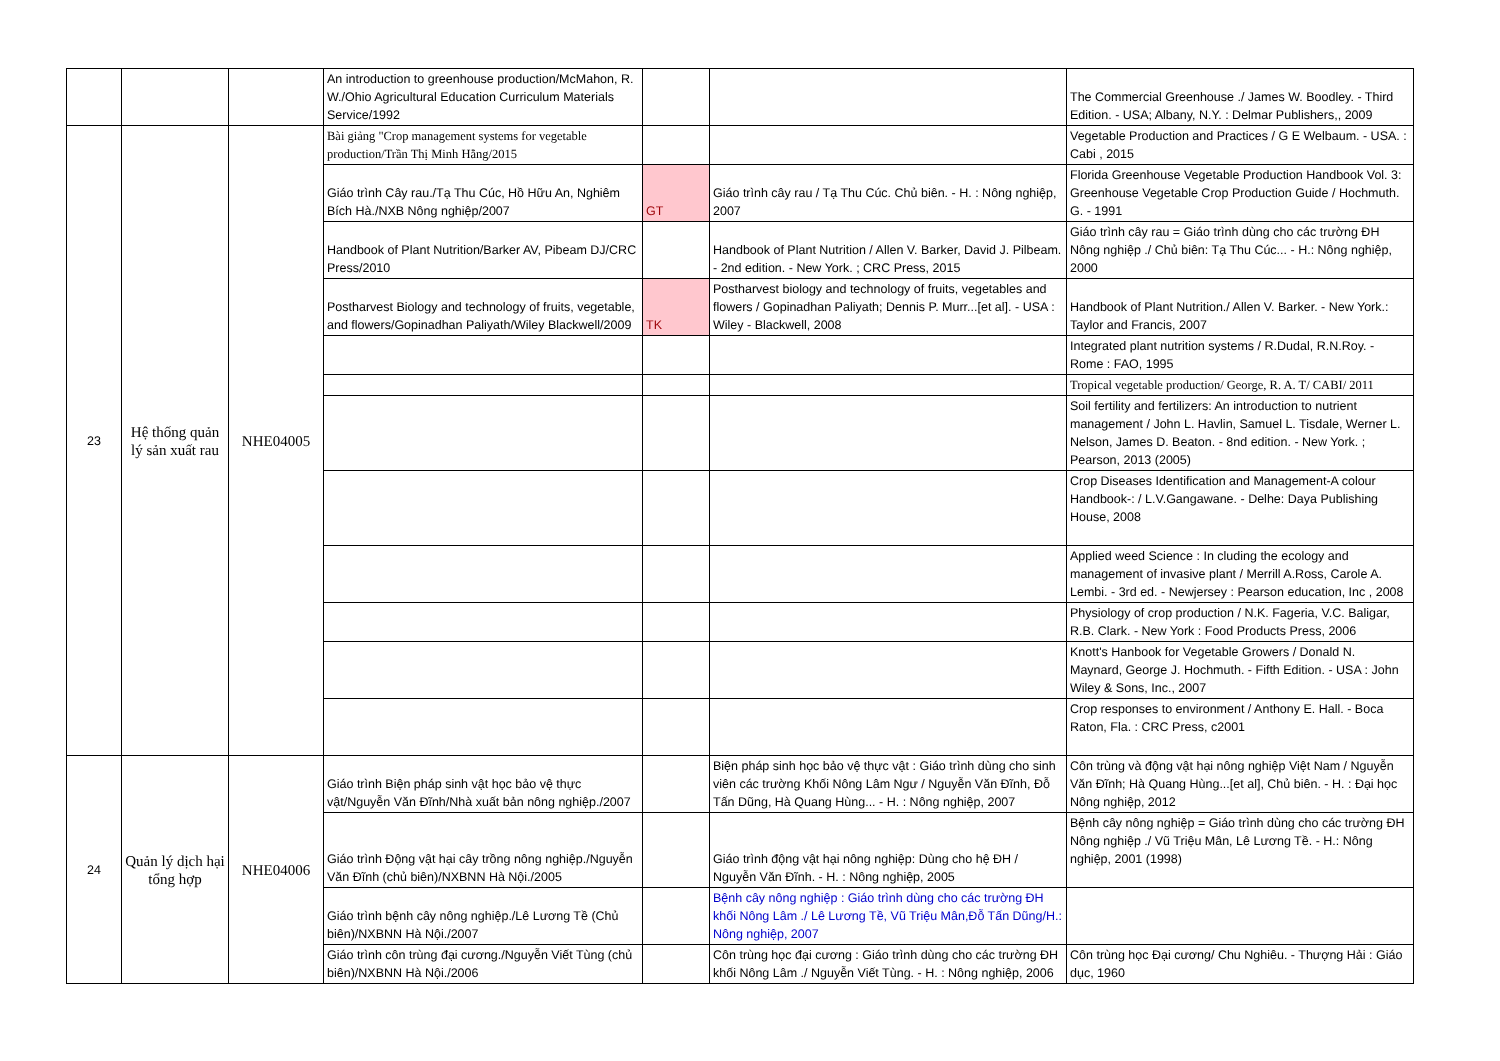| | | | An introduction to greenhouse production/McMahon, R. W./Ohio Agricultural Education Curriculum Materials Service/1992 | | | The Commercial Greenhouse ./ James W. Boodley. - Third Edition. - USA; Albany, N.Y. : Delmar Publishers,, 2009 |
| 23 | Hệ thống quản lý sản xuất rau | NHE04005 | Bài giảng "Crop management systems for vegetable production/Trần Thị Minh Hằng/2015 | | | Vegetable Production and Practices / G E Welbaum. - USA. : Cabi , 2015 |
| | | | Giáo trình Cây rau./Tạ Thu Cúc, Hồ Hữu An, Nghiêm Bích Hà./NXB Nông nghiệp/2007 | GT | Giáo trình cây rau / Tạ Thu Cúc. Chủ biên. - H. : Nông nghiệp, 2007 | Florida Greenhouse Vegetable Production Handbook Vol. 3: Greenhouse Vegetable Crop Production Guide / Hochmuth. G. - 1991 |
| | | | Handbook of Plant Nutrition/Barker AV, Pibeam DJ/CRC Press/2010 | | Handbook of Plant Nutrition / Allen V. Barker, David J. Pilbeam. - 2nd edition. - New York. ; CRC Press, 2015 | Giáo trình cây rau = Giáo trình dùng cho các trường ĐH Nông nghiệp ./ Chủ biên: Tạ Thu Cúc... - H.: Nông nghiệp, 2000 |
| | | | Postharvest Biology and technology of fruits, vegetable, and flowers/Gopinadhan Paliyath/Wiley Blackwell/2009 | TK | Postharvest biology and technology of fruits, vegetables and flowers / Gopinadhan Paliyath; Dennis P. Murr...[et al]. - USA : Wiley - Blackwell, 2008 | Handbook of Plant Nutrition./ Allen V. Barker. - New York.: Taylor and Francis, 2007 |
| | | | | | | Integrated plant nutrition systems / R.Dudal, R.N.Roy. - Rome : FAO, 1995 |
| | | | | | | Tropical vegetable production/ George, R. A. T/ CABI/ 2011 |
| | | | | | | Soil fertility and fertilizers: An introduction to nutrient management / John L. Havlin, Samuel L. Tisdale, Werner L. Nelson, James D. Beaton. - 8nd edition. - New York. ; Pearson, 2013 (2005) |
| | | | | | | Crop Diseases Identification and Management-A colour Handbook-: / L.V.Gangawane. - Delhe: Daya Publishing House, 2008 |
| | | | | | | Applied weed Science : In cluding the ecology and management of invasive plant / Merrill A.Ross, Carole A. Lembi. - 3rd ed. - Newjersey : Pearson education, Inc , 2008 |
| | | | | | | Physiology of crop production / N.K. Fageria, V.C. Baligar, R.B. Clark. - New York : Food Products Press, 2006 |
| | | | | | | Knott's Hanbook for Vegetable Growers / Donald N. Maynard, George J. Hochmuth. - Fifth Edition. - USA : John Wiley & Sons, Inc., 2007 |
| | | | | | | Crop responses to environment / Anthony E. Hall. - Boca Raton, Fla. : CRC Press, c2001 |
| 24 | Quản lý dịch hại tổng hợp | NHE04006 | Giáo trình Biện pháp sinh vật học bảo vệ thực vật/Nguyễn Văn Đĩnh/Nhà xuất bản nông nghiệp./2007 | | Biện pháp sinh học bảo vệ thực vật : Giáo trình dùng cho sinh viên các trường Khối Nông Lâm Ngư / Nguyễn Văn Đĩnh, Đỗ Tấn Dũng, Hà Quang Hùng... - H. : Nông nghiệp, 2007 | Côn trùng và động vật hại nông nghiệp Việt Nam / Nguyễn Văn Đĩnh; Hà Quang Hùng...[et al], Chủ biên. - H. : Đại học Nông nghiệp, 2012 |
| | | | Giáo trình Động vật hại cây trồng nông nghiệp./Nguyễn Văn Đĩnh (chủ biên)/NXBNN Hà Nội./2005 | | Giáo trình động vật hại nông nghiệp: Dùng cho hệ ĐH / Nguyễn Văn Đĩnh. - H. : Nông nghiệp, 2005 | Bệnh cây nông nghiệp = Giáo trình dùng cho các trường ĐH Nông nghiệp ./ Vũ Triệu Mân, Lê Lương Tề. - H.: Nông nghiệp, 2001 (1998) |
| | | | Giáo trình bệnh cây nông nghiệp./Lê Lương Tề (Chủ biên)/NXBNN Hà Nội./2007 | | Bệnh cây nông nghiệp : Giáo trình dùng cho các trường ĐH khối Nông Lâm ./ Lê Lương Tề, Vũ Triệu Mân,Đỗ Tấn Dũng/H.: Nông nghiệp, 2007 | |
| | | | Giáo trình côn trùng đại cương./Nguyễn Viết Tùng (chủ biên)/NXBNN Hà Nội./2006 | | Côn trùng học đại cương : Giáo trình dùng cho các trường ĐH khối Nông Lâm ./ Nguyễn Viết Tùng. - H. : Nông nghiệp, 2006 | Côn trùng học Đại cương/ Chu Nghiêu. - Thượng Hải : Giáo dục, 1960 |